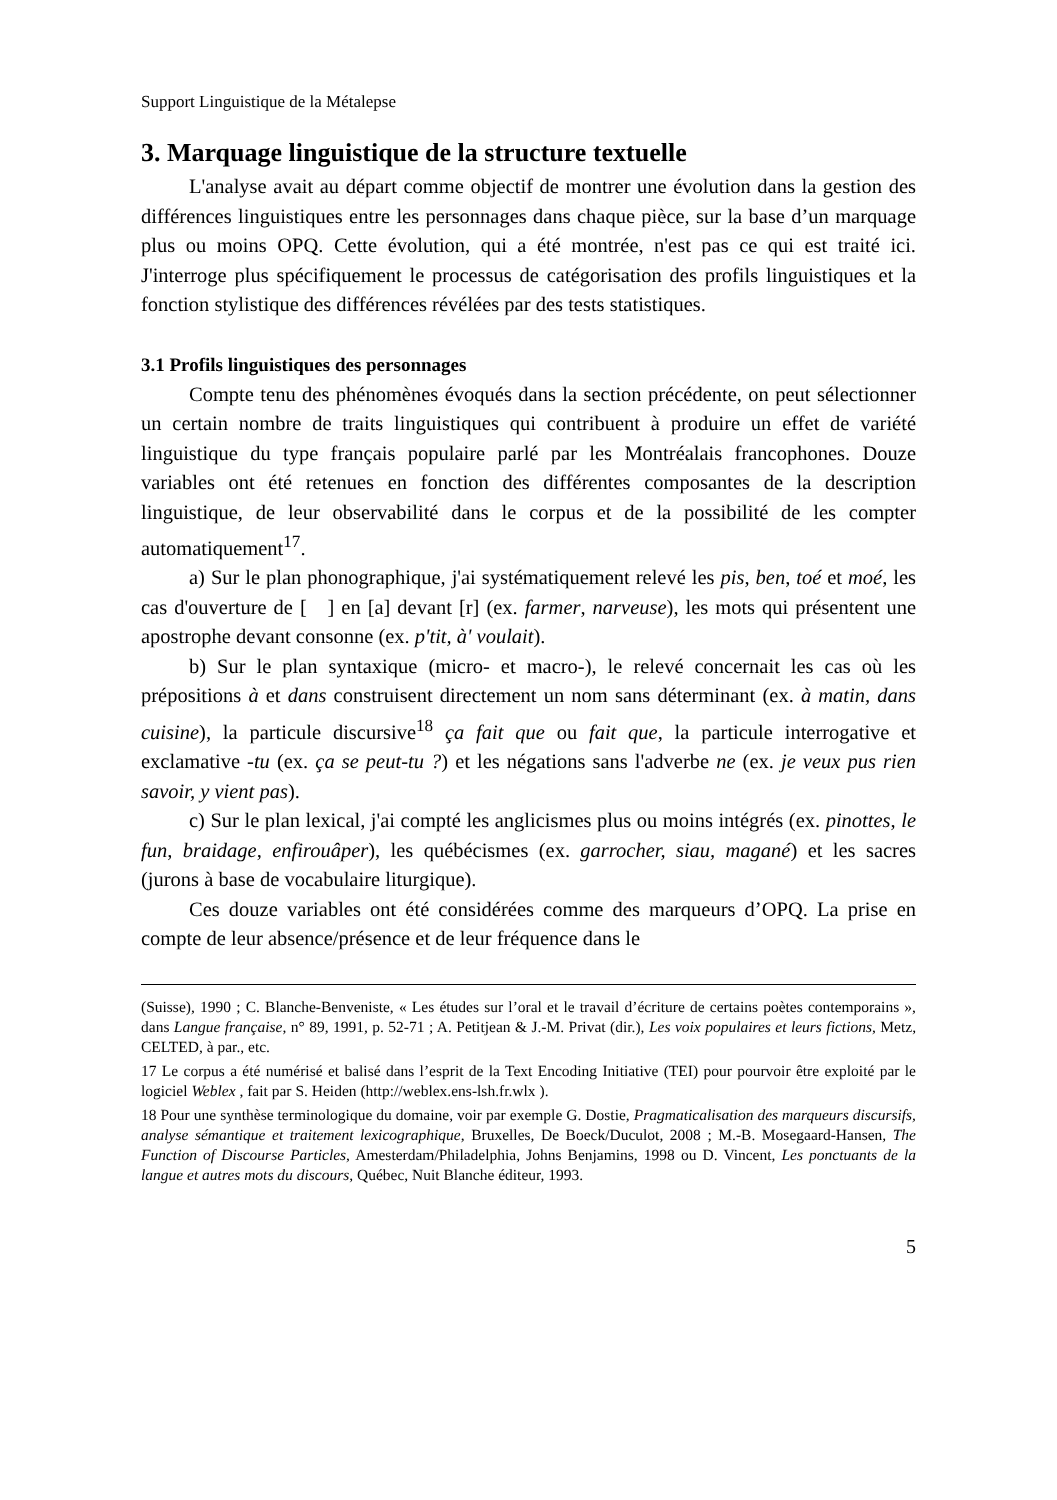Support Linguistique de la Métalepse
3. Marquage linguistique de la structure textuelle
L'analyse avait au départ comme objectif de montrer une évolution dans la gestion des différences linguistiques entre les personnages dans chaque pièce, sur la base d’un marquage plus ou moins OPQ. Cette évolution, qui a été montrée, n'est pas ce qui est traité ici. J'interroge plus spécifiquement le processus de catégorisation des profils linguistiques et la fonction stylistique des différences révélées par des tests statistiques.
3.1 Profils linguistiques des personnages
Compte tenu des phénomènes évoqués dans la section précédente, on peut sélectionner un certain nombre de traits linguistiques qui contribuent à produire un effet de variété linguistique du type français populaire parlé par les Montréalais francophones. Douze variables ont été retenues en fonction des différentes composantes de la description linguistique, de leur observabilité dans le corpus et de la possibilité de les compter automatiquement<sup>17</sup>.
a) Sur le plan phonographique, j'ai systématiquement relevé les pis, ben, toé et moé, les cas d'ouverture de [ ] en [a] devant [r] (ex. farmer, narveuse), les mots qui présentent une apostrophe devant consonne (ex. p'tit, à' voulait).
b) Sur le plan syntaxique (micro- et macro-), le relevé concernait les cas où les prépositions à et dans construisent directement un nom sans déterminant (ex. à matin, dans cuisine), la particule discursive<sup>18</sup> ça fait que ou fait que, la particule interrogative et exclamative -tu (ex. ça se peut-tu ?) et les négations sans l'adverbe ne (ex. je veux pus rien savoir, y vient pas).
c) Sur le plan lexical, j'ai compté les anglicismes plus ou moins intégrés (ex. pinottes, le fun, braidage, enfirouâper), les québécismes (ex. garrocher, siau, magané) et les sacres (jurons à base de vocabulaire liturgique).
Ces douze variables ont été considérées comme des marqueurs d’OPQ. La prise en compte de leur absence/présence et de leur fréquence dans le
(Suisse), 1990 ; C. Blanche-Benveniste, « Les études sur l’oral et le travail d’écriture de certains poètes contemporains », dans Langue française, n° 89, 1991, p. 52-71 ; A. Petitjean & J.-M. Privat (dir.), Les voix populaires et leurs fictions, Metz, CELTED, à par., etc.
17 Le corpus a été numérisé et balisé dans l’esprit de la Text Encoding Initiative (TEI) pour pourvoir être exploité par le logiciel Weblex , fait par S. Heiden (http://weblex.ens-lsh.fr.wlx ).
18 Pour une synthèse terminologique du domaine, voir par exemple G. Dostie, Pragmaticalisation des marqueurs discursifs, analyse sémantique et traitement lexicographique, Bruxelles, De Boeck/Duculot, 2008 ; M.-B. Mosegaard-Hansen, The Function of Discourse Particles, Amesterdam/Philadelphia, Johns Benjamins, 1998 ou D. Vincent, Les ponctuants de la langue et autres mots du discours, Québec, Nuit Blanche éditeur, 1993.
5